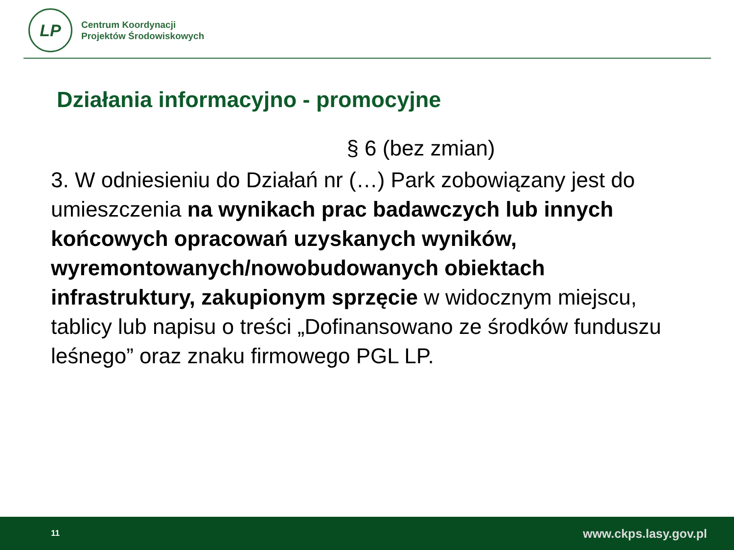LP
Centrum Koordynacji
Projektów Środowiskowych
Działania informacyjno - promocyjne
§ 6 (bez zmian)
3. W odniesieniu do Działań nr (…) Park zobowiązany jest do umieszczenia na wynikach prac badawczych lub innych końcowych opracowań uzyskanych wyników, wyremontowanych/nowobudowanych obiektach infrastruktury, zakupionym sprzęcie w widocznym miejscu, tablicy lub napisu o treści „Dofinansowano ze środków funduszu leśnego” oraz znaku firmowego PGL LP.
11 www.ckps.lasy.gov.pl